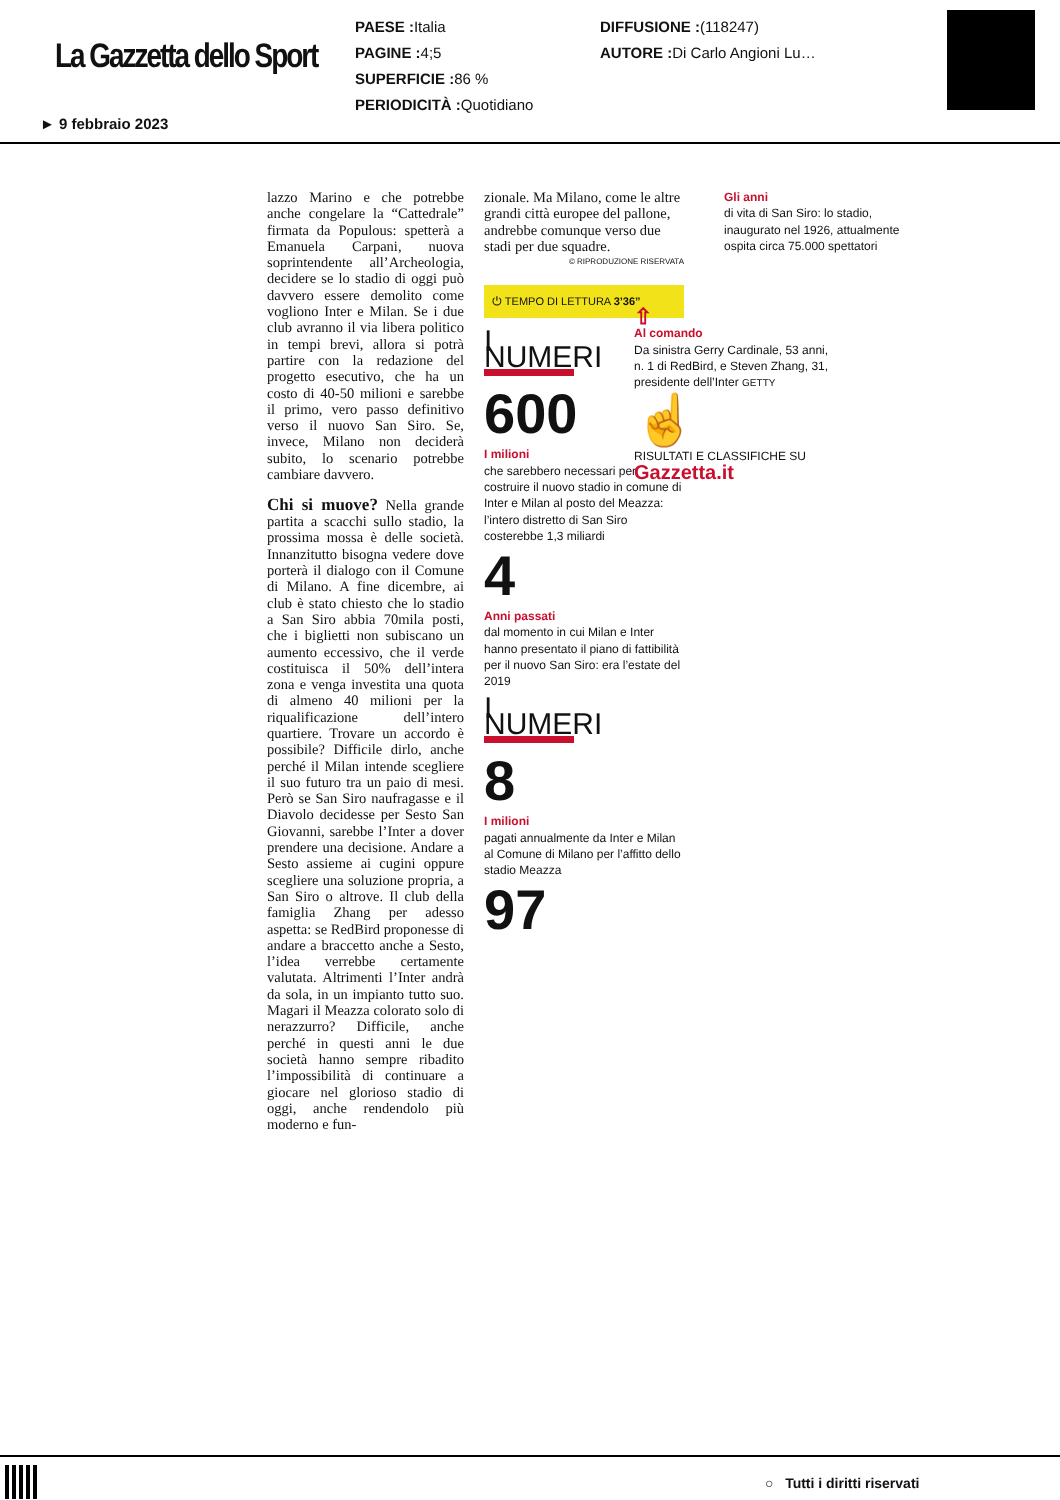La Gazzetta dello Sport
PAESE : Italia
PAGINE : 4;5
SUPERFICIE : 86 %
PERIODICITÀ : Quotidiano
DIFFUSIONE :(118247)
AUTORE : Di Carlo Angioni Lu…
► 9 febbraio 2023
lazzo Marino e che potrebbe anche congelare la “Cattedrale” firmata da Populous: spetterà a Emanuela Carpani, nuova soprintendente all’Archeologia, decidere se lo stadio di oggi può davvero essere demolito come vogliono Inter e Milan. Se i due club avranno il via libera politico in tempi brevi, allora si potrà partire con la redazione del progetto esecutivo, che ha un costo di 40-50 milioni e sarebbe il primo, vero passo definitivo verso il nuovo San Siro. Se, invece, Milano non deciderà subito, lo scenario potrebbe cambiare davvero.
Chi si muove? Nella grande partita a scacchi sullo stadio, la prossima mossa è delle società. Innanzitutto bisogna vedere dove porterà il dialogo con il Comune di Milano. A fine dicembre, ai club è stato chiesto che lo stadio a San Siro abbia 70mila posti, che i biglietti non subiscano un aumento eccessivo, che il verde costituisca il 50% dell’intera zona e venga investita una quota di almeno 40 milioni per la riqualificazione dell’intero quartiere. Trovare un accordo è possibile? Difficile dirlo, anche perché il Milan intende scegliere il suo futuro tra un paio di mesi. Però se San Siro naufragasse e il Diavolo decidesse per Sesto San Giovanni, sarebbe l’Inter a dover prendere una decisione. Andare a Sesto assieme ai cugini oppure scegliere una soluzione propria, a San Siro o altrove. Il club della famiglia Zhang per adesso aspetta: se RedBird proponesse di andare a braccetto anche a Sesto, l’idea verrebbe certamente valutata. Altrimenti l’Inter andrà da sola, in un impianto tutto suo. Magari il Meazza colorato solo di nerazzurro? Difficile, anche perché in questi anni le due società hanno sempre ribadito l’impossibilità di continuare a giocare nel glorioso stadio di oggi, anche rendendolo più moderno e fun-
zionale. Ma Milano, come le altre grandi città europee del pallone, andrebbe comunque verso due stadi per due squadre.
© RIPRODUZIONE RISERVATA
⏻ TEMPO DI LETTURA 3’36”
I NUMERI
600
I milioni
che sarebbero necessari per costruire il nuovo stadio in comune di Inter e Milan al posto del Meazza: l’intero distretto di San Siro costerebbe 1,3 miliardi
4
Anni passati
dal momento in cui Milan e Inter hanno presentato il piano di fattibilità per il nuovo San Siro: era l’estate del 2019
I NUMERI
8
I milioni
pagati annualmente da Inter e Milan al Comune di Milano per l’affitto dello stadio Meazza
97
Gli anni
di vita di San Siro: lo stadio, inaugurato nel 1926, attualmente ospita circa 75.000 spettatori
⇧
Al comando
Da sinistra Gerry Cardinale, 53 anni, n. 1 di RedBird, e Steven Zhang, 31, presidente dell’Inter GETTY
☝
RISULTATI E CLASSIFICHE SU
Gazzetta.it
○ Tutti i diritti riservati